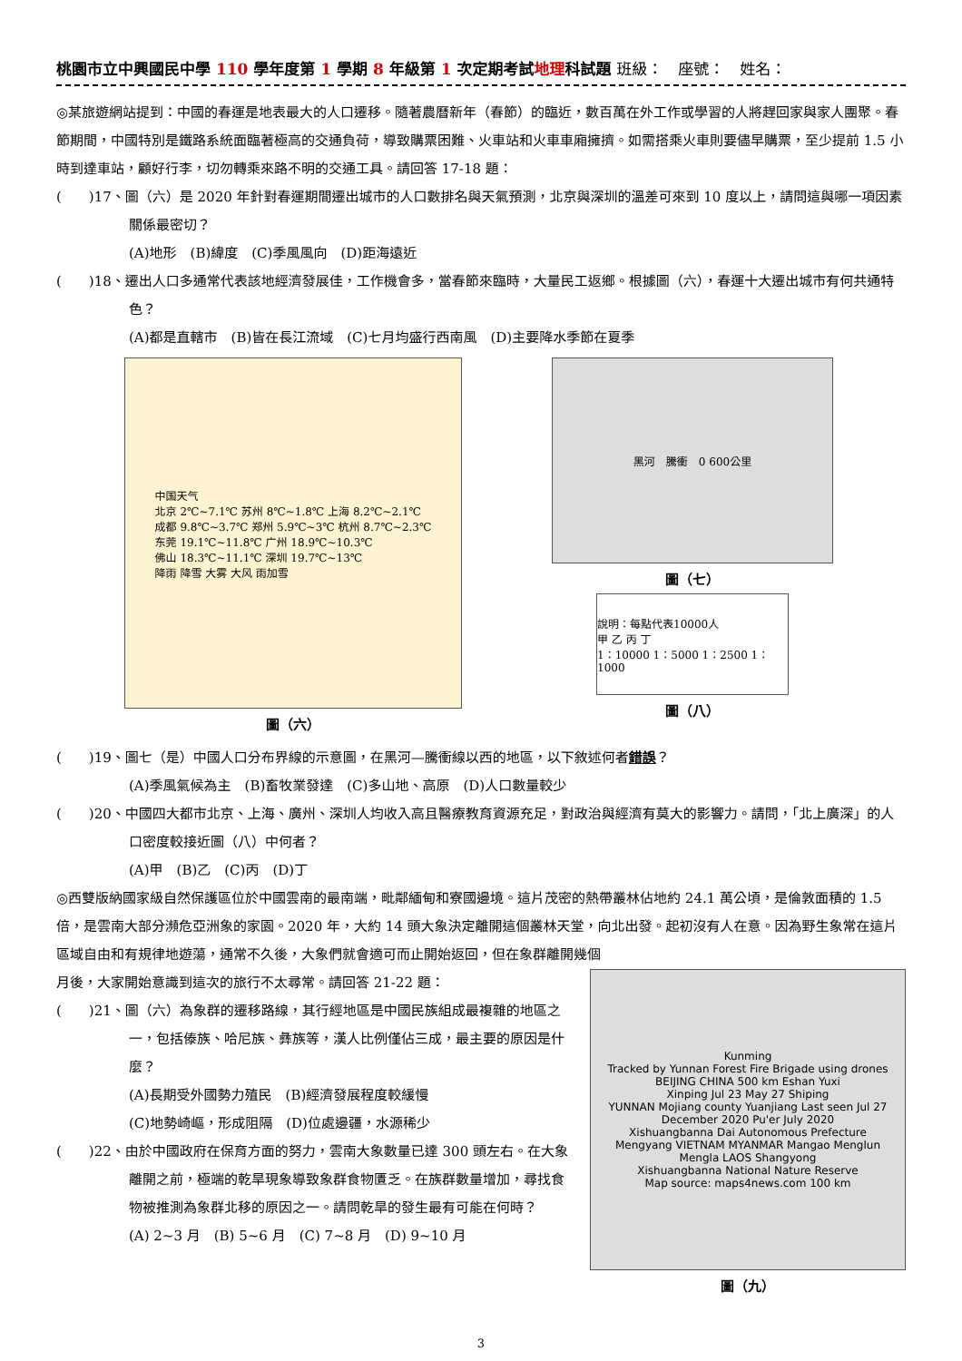桃園市立中興國民中學 110 學年度第 1 學期 8 年級第 1 次定期考試地理科試題 班級：　座號：　姓名：
◎某旅遊網站提到：中國的春運是地表最大的人口遷移。隨著農曆新年（春節）的臨近，數百萬在外工作或學習的人將趕回家與家人團聚。春節期間，中國特別是鐵路系統面臨著極高的交通負荷，導致購票困難、火車站和火車車廂擁擠。如需搭乘火車則要儘早購票，至少提前 1.5 小時到達車站，顧好行李，切勿轉乘來路不明的交通工具。請回答 17-18 題：
(　　)17、圖（六）是 2020 年針對春運期間遷出城市的人口數排名與天氣預測，北京與深圳的溫差可來到 10 度以上，請問這與哪一項因素關係最密切？
(A)地形　(B)緯度　(C)季風風向　(D)距海遠近
(　　)18、遷出人口多通常代表該地經濟發展佳，工作機會多，當春節來臨時，大量民工返鄉。根據圖（六），春運十大遷出城市有何共通特色？
(A)都是直轄市　(B)皆在長江流域　(C)七月均盛行西南風　(D)主要降水季節在夏季
中国天气
北京 2℃~7.1℃ 苏州 8℃~1.8℃ 上海 8.2℃~2.1℃
成都 9.8℃~3.7℃ 郑州 5.9℃~3℃ 杭州 8.7℃~2.3℃
东莞 19.1℃~11.8℃ 广州 18.9℃~10.3℃
佛山 18.3℃~11.1℃ 深圳 19.7℃~13℃
降雨 降雪 大雾 大风 雨加雪
圖（六）
黑河　騰衝　0 600公里
圖（七）
說明：每點代表10000人
甲 乙 丙 丁
1：10000 1：5000 1：2500 1：1000
圖（八）
(　　)19、圖七（是）中國人口分布界線的示意圖，在黑河—騰衝線以西的地區，以下敘述何者錯誤？
(A)季風氣候為主　(B)畜牧業發達　(C)多山地、高原　(D)人口數量較少
(　　)20、中國四大都市北京、上海、廣州、深圳人均收入高且醫療教育資源充足，對政治與經濟有莫大的影響力。請問，「北上廣深」的人口密度較接近圖（八）中何者？
(A)甲　(B)乙　(C)丙　(D)丁
◎西雙版納國家級自然保護區位於中國雲南的最南端，毗鄰緬甸和寮國邊境。這片茂密的熱帶叢林佔地約 24.1 萬公頃，是倫敦面積的 1.5 倍，是雲南大部分瀕危亞洲象的家園。2020 年，大約 14 頭大象決定離開這個叢林天堂，向北出發。起初沒有人在意。因為野生象常在這片區域自由和有規律地遊蕩，通常不久後，大象們就會適可而止開始返回，但在象群離開幾個
月後，大家開始意識到這次的旅行不太尋常。請回答 21-22 題：
(　　)21、圖（六）為象群的遷移路線，其行經地區是中國民族組成最複雜的地區之一，包括傣族、哈尼族、彝族等，漢人比例僅佔三成，最主要的原因是什麼？
(A)長期受外國勢力殖民　(B)經濟發展程度較緩慢
(C)地勢崎嶇，形成阻隔　(D)位處邊疆，水源稀少
(　　)22、由於中國政府在保育方面的努力，雲南大象數量已達 300 頭左右。在大象離開之前，極端的乾旱現象導致象群食物匱乏。在族群數量增加，尋找食物被推測為象群北移的原因之一。請問乾旱的發生最有可能在何時？
(A) 2~3 月　(B) 5~6 月　(C) 7~8 月　(D) 9~10 月
Kunming
Tracked by Yunnan Forest Fire Brigade using drones
BEIJING CHINA 500 km Eshan Yuxi
Xinping Jul 23 May 27 Shiping
YUNNAN Mojiang county Yuanjiang Last seen Jul 27
December 2020 Pu'er July 2020
Xishuangbanna Dai Autonomous Prefecture
Mengyang VIETNAM MYANMAR Mangao Menglun
Mengla LAOS Shangyong
Xishuangbanna National Nature Reserve
Map source: maps4news.com 100 km
圖（九）
3